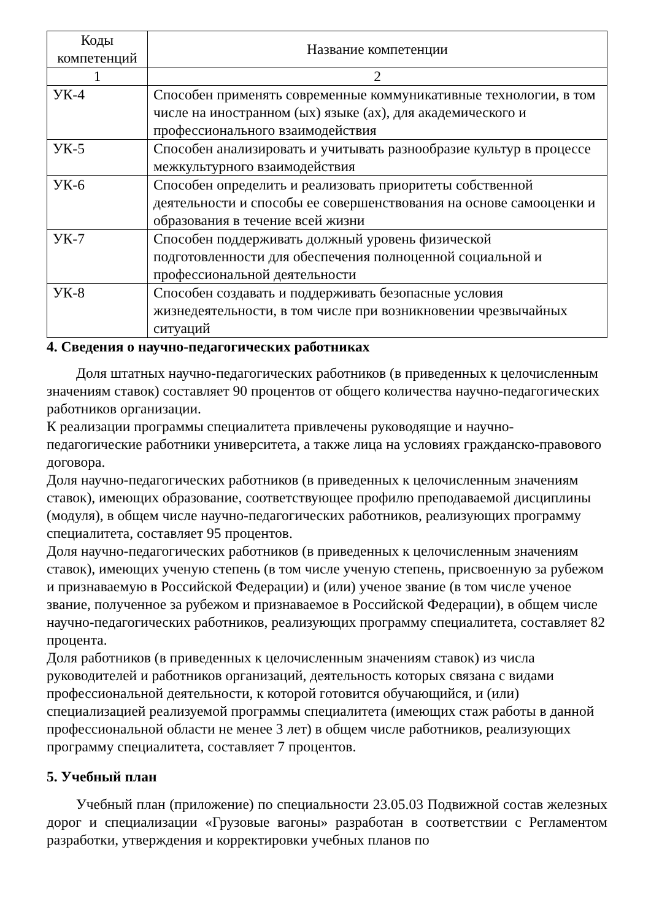| Коды компетенций | Название компетенции |
| --- | --- |
| 1 | 2 |
| УК-4 | Способен применять современные коммуникативные технологии, в том числе на иностранном (ых) языке (ах), для академического и профессионального взаимодействия |
| УК-5 | Способен анализировать и учитывать разнообразие культур в процессе межкультурного взаимодействия |
| УК-6 | Способен определить и реализовать приоритеты собственной деятельности и способы ее совершенствования на основе самооценки и образования в течение всей жизни |
| УК-7 | Способен поддерживать должный уровень физической подготовленности для обеспечения полноценной социальной и профессиональной деятельности |
| УК-8 | Способен создавать и поддерживать безопасные условия жизнедеятельности, в том числе при возникновении чрезвычайных ситуаций |
4. Сведения о научно-педагогических работниках
Доля штатных научно-педагогических работников (в приведенных к целочисленным значениям ставок) составляет 90 процентов от общего количества научно-педагогических работников организации.
К реализации программы специалитета привлечены руководящие и научно-педагогические работники университета, а также лица на условиях гражданско-правового договора.
Доля научно-педагогических работников (в приведенных к целочисленным значениям ставок), имеющих образование, соответствующее профилю преподаваемой дисциплины (модуля), в общем числе научно-педагогических работников, реализующих программу специалитета, составляет 95 процентов.
Доля научно-педагогических работников (в приведенных к целочисленным значениям ставок), имеющих ученую степень (в том числе ученую степень, присвоенную за рубежом и признаваемую в Российской Федерации) и (или) ученое звание (в том числе ученое звание, полученное за рубежом и признаваемое в Российской Федерации), в общем числе научно-педагогических работников, реализующих программу специалитета, составляет 82 процента.
Доля работников (в приведенных к целочисленным значениям ставок) из числа руководителей и работников организаций, деятельность которых связана с видами профессиональной деятельности, к которой готовится обучающийся, и (или) специализацией реализуемой программы специалитета (имеющих стаж работы в данной профессиональной области не менее 3 лет) в общем числе работников, реализующих программу специалитета, составляет 7 процентов.
5. Учебный план
Учебный план (приложение) по специальности 23.05.03 Подвижной состав железных дорог и специализации «Грузовые вагоны» разработан в соответствии с Регламентом разработки, утверждения и корректировки учебных планов по